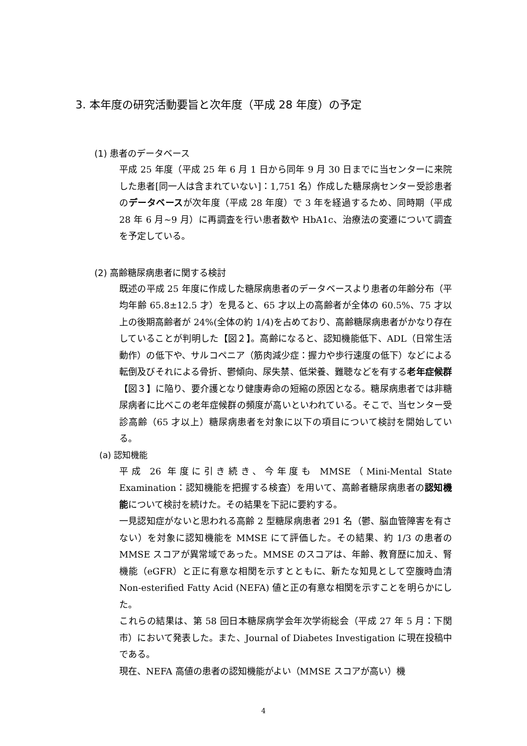3. 本年度の研究活動要旨と次年度（平成 28 年度）の予定
(1) 患者のデータベース
平成 25 年度（平成 25 年 6 月 1 日から同年 9 月 30 日までに当センターに来院した患者[同一人は含まれていない]：1,751 名）作成した糖尿病センター受診患者のデータベースが次年度（平成 28 年度）で 3 年を経過するため、同時期（平成 28 年 6 月~9 月）に再調査を行い患者数や HbA1c、治療法の変遷について調査を予定している。
(2) 高齢糖尿病患者に関する検討
既述の平成 25 年度に作成した糖尿病患者のデータベースより患者の年齢分布（平均年齢 65.8±12.5 才）を見ると、65 才以上の高齢者が全体の 60.5%、75 才以上の後期高齢者が 24%(全体の約 1/4)を占めており、高齢糖尿病患者がかなり存在していることが判明した【図２】。高齢になると、認知機能低下、ADL（日常生活動作）の低下や、サルコペニア（筋肉減少症：握力や歩行速度の低下）などによる転倒及びそれによる骨折、鬱傾向、尿失禁、低栄養、難聴などを有する老年症候群【図３】に陥り、要介護となり健康寿命の短縮の原因となる。糖尿病患者では非糖尿病者に比べこの老年症候群の頻度が高いといわれている。そこで、当センター受診高齢（65 才以上）糖尿病患者を対象に以下の項目について検討を開始している。
(a) 認知機能
平成 26 年度に引き続き、今年度も MMSE（Mini-Mental State Examination：認知機能を把握する検査）を用いて、高齢者糖尿病患者の認知機能について検討を続けた。その結果を下記に要約する。
一見認知症がないと思われる高齢 2 型糖尿病患者 291 名（鬱、脳血管障害を有さない）を対象に認知機能を MMSE にて評価した。その結果、約 1/3 の患者の MMSE スコアが異常域であった。MMSE のスコアは、年齢、教育歴に加え、腎機能（eGFR）と正に有意な相関を示すとともに、新たな知見として空腹時血清 Non-esterified Fatty Acid (NEFA) 値と正の有意な相関を示すことを明らかにした。
これらの結果は、第 58 回日本糖尿病学会年次学術総会（平成 27 年 5 月：下関市）において発表した。また、Journal of Diabetes Investigation に現在投稿中である。
現在、NEFA 高値の患者の認知機能がよい（MMSE スコアが高い）機
4